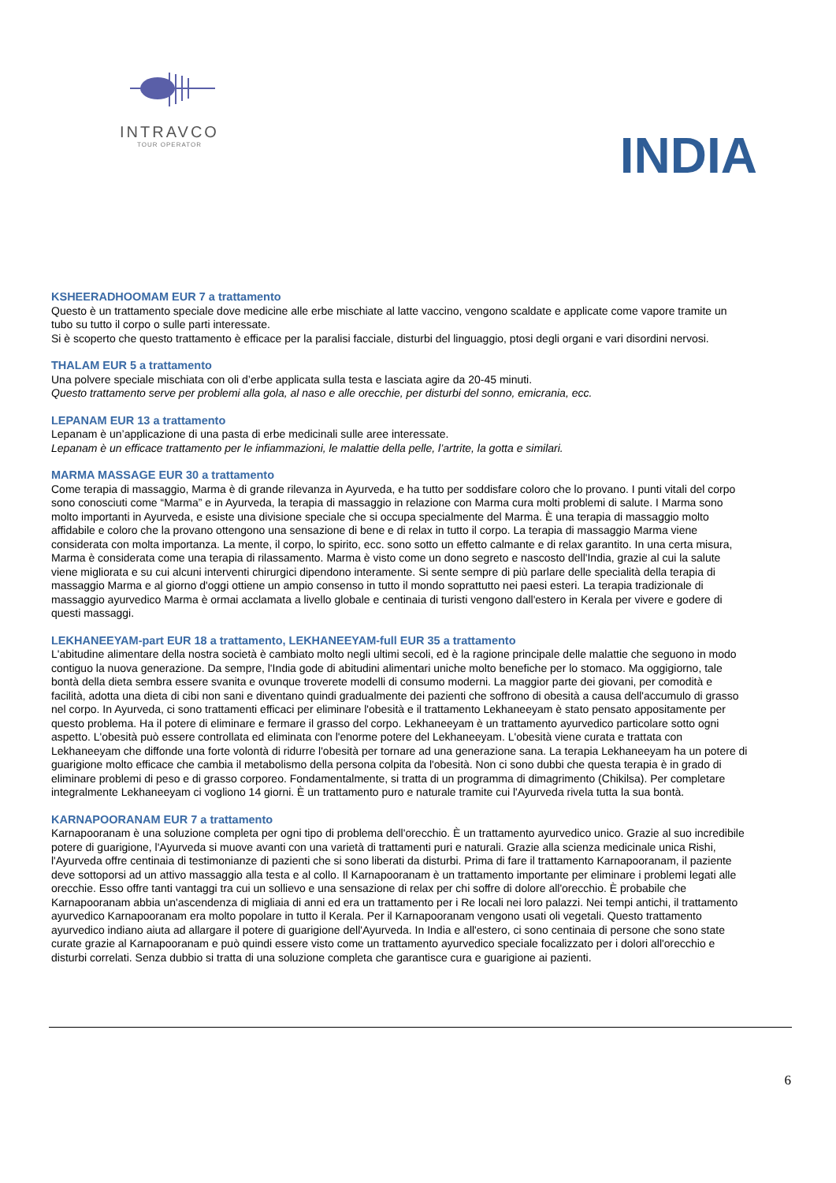INTRAVCO
TOUR OPERATOR
INDIA
KSHEERADHOOMAM EUR 7 a trattamento
Questo è un trattamento speciale dove medicine alle erbe mischiate al latte vaccino, vengono scaldate e applicate come vapore tramite un tubo su tutto il corpo o sulle parti interessate.
Si è scoperto che questo trattamento è efficace per la paralisi facciale, disturbi del linguaggio, ptosi degli organi e vari disordini nervosi.
THALAM EUR 5 a trattamento
Una polvere speciale mischiata con oli d’erbe applicata sulla testa e lasciata agire da 20-45 minuti.
Questo trattamento serve per problemi alla gola, al naso e alle orecchie, per disturbi del sonno, emicrania, ecc.
LEPANAM EUR 13 a trattamento
Lepanam è un’applicazione di una pasta di erbe medicinali sulle aree interessate.
Lepanam è un efficace trattamento per le infiammazioni, le malattie della pelle, l’artrite, la gotta e similari.
MARMA MASSAGE EUR 30 a trattamento
Come terapia di massaggio, Marma è di grande rilevanza in Ayurveda, e ha tutto per soddisfare coloro che lo provano. I punti vitali del corpo sono conosciuti come “Marma” e in Ayurveda, la terapia di massaggio in relazione con Marma cura molti problemi di salute. I Marma sono molto importanti in Ayurveda, e esiste una divisione speciale che si occupa specialmente del Marma. È una terapia di massaggio molto affidabile e coloro che la provano ottengono una sensazione di bene e di relax in tutto il corpo. La terapia di massaggio Marma viene considerata con molta importanza. La mente, il corpo, lo spirito, ecc. sono sotto un effetto calmante e di relax garantito. In una certa misura, Marma è considerata come una terapia di rilassamento. Marma è visto come un dono segreto e nascosto dell'India, grazie al cui la salute viene migliorata e su cui alcuni interventi chirurgici dipendono interamente. Si sente sempre di più parlare delle specialità della terapia di massaggio Marma e al giorno d'oggi ottiene un ampio consenso in tutto il mondo soprattutto nei paesi esteri. La terapia tradizionale di massaggio ayurvedico Marma è ormai acclamata a livello globale e centinaia di turisti vengono dall'estero in Kerala per vivere e godere di questi massaggi.
LEKHANEEYAM-part EUR 18 a trattamento, LEKHANEEYAM-full EUR 35 a trattamento
L'abitudine alimentare della nostra società è cambiato molto negli ultimi secoli, ed è la ragione principale delle malattie che seguono in modo contiguo la nuova generazione. Da sempre, l'India gode di abitudini alimentari uniche molto benefiche per lo stomaco. Ma oggigiorno, tale bontà della dieta sembra essere svanita e ovunque troverete modelli di consumo moderni. La maggior parte dei giovani, per comodità e facilità, adotta una dieta di cibi non sani e diventano quindi gradualmente dei pazienti che soffrono di obesità a causa dell'accumulo di grasso nel corpo. In Ayurveda, ci sono trattamenti efficaci per eliminare l'obesità e il trattamento Lekhaneeyam è stato pensato appositamente per questo problema. Ha il potere di eliminare e fermare il grasso del corpo. Lekhaneeyam è un trattamento ayurvedico particolare sotto ogni aspetto. L'obesità può essere controllata ed eliminata con l'enorme potere del Lekhaneeyam. L'obesità viene curata e trattata con Lekhaneeyam che diffonde una forte volontà di ridurre l'obesità per tornare ad una generazione sana. La terapia Lekhaneeyam ha un potere di guarigione molto efficace che cambia il metabolismo della persona colpita da l'obesità. Non ci sono dubbi che questa terapia è in grado di eliminare problemi di peso e di grasso corporeo. Fondamentalmente, si tratta di un programma di dimagrimento (Chikilsa). Per completare integralmente Lekhaneeyam ci vogliono 14 giorni. È un trattamento puro e naturale tramite cui l'Ayurveda rivela tutta la sua bontà.
KARNAPOORANAM EUR 7 a trattamento
Karnapooranam è una soluzione completa per ogni tipo di problema dell'orecchio. È un trattamento ayurvedico unico. Grazie al suo incredibile potere di guarigione, l'Ayurveda si muove avanti con una varietà di trattamenti puri e naturali. Grazie alla scienza medicinale unica Rishi, l'Ayurveda offre centinaia di testimonianze di pazienti che si sono liberati da disturbi. Prima di fare il trattamento Karnapooranam, il paziente deve sottoporsi ad un attivo massaggio alla testa e al collo. Il Karnapooranam è un trattamento importante per eliminare i problemi legati alle orecchie. Esso offre tanti vantaggi tra cui un sollievo e una sensazione di relax per chi soffre di dolore all'orecchio. È probabile che Karnapooranam abbia un'ascendenza di migliaia di anni ed era un trattamento per i Re locali nei loro palazzi. Nei tempi antichi, il trattamento ayurvedico Karnapooranam era molto popolare in tutto il Kerala. Per il Karnapooranam vengono usati oli vegetali. Questo trattamento ayurvedico indiano aiuta ad allargare il potere di guarigione dell'Ayurveda. In India e all'estero, ci sono centinaia di persone che sono state curate grazie al Karnapooranam e può quindi essere visto come un trattamento ayurvedico speciale focalizzato per i dolori all'orecchio e disturbi correlati. Senza dubbio si tratta di una soluzione completa che garantisce cura e guarigione ai pazienti.
6